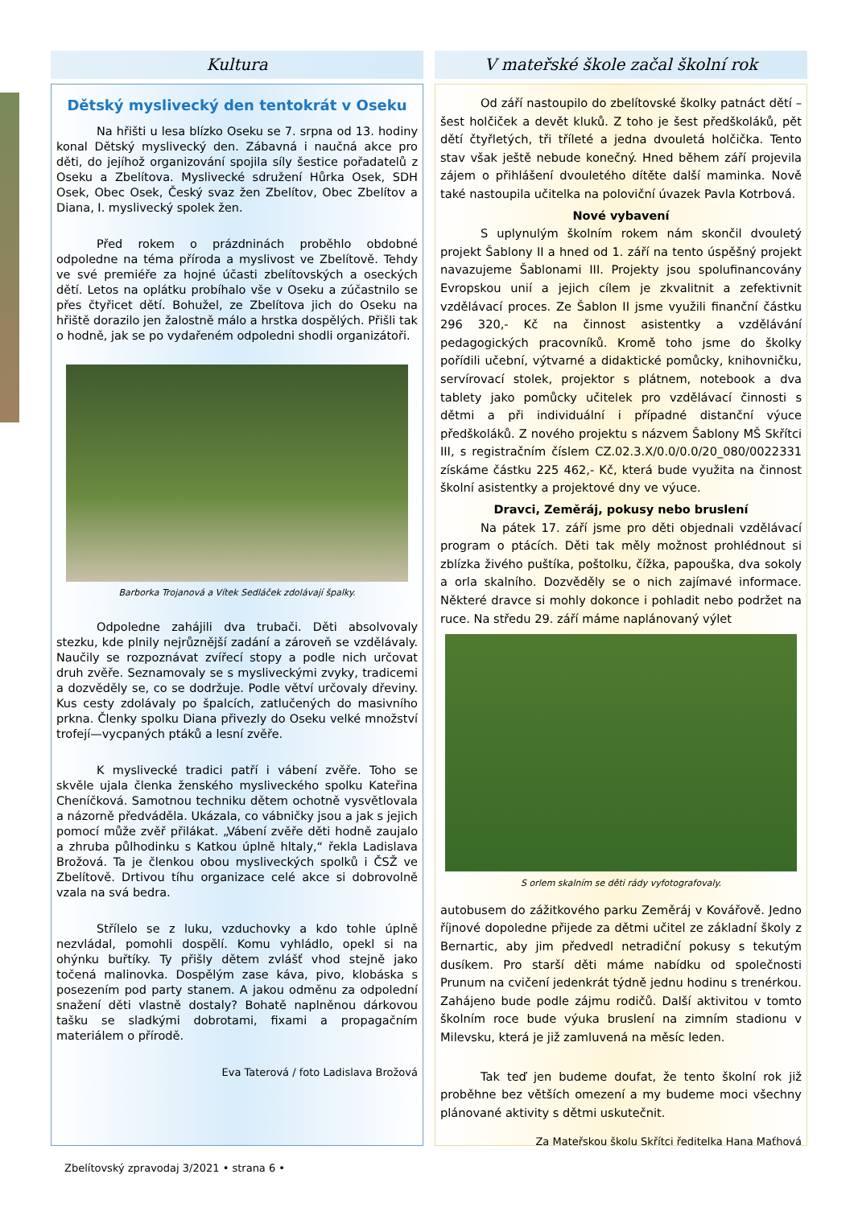Kultura
Dětský myslivecký den tentokrát v Oseku
Na hřišti u lesa blízko Oseku se 7. srpna od 13. hodiny konal Dětský myslivecký den. Zábavná i naučná akce pro děti, do jejíhož organizování spojila síly šestice pořadatelů z Oseku a Zbelítova. Myslivecké sdružení Hůrka Osek, SDH Osek, Obec Osek, Český svaz žen Zbelítov, Obec Zbelítov a Diana, I. myslivecký spolek žen.
Před rokem o prázdninách proběhlo obdobné odpoledne na téma příroda a myslivost ve Zbelítově. Tehdy ve své premiéře za hojné účasti zbelítovských a oseckých dětí. Letos na oplátku probíhalo vše v Oseku a zúčastnilo se přes čtyřicet dětí. Bohužel, ze Zbelítova jich do Oseku na hřiště dorazilo jen žalostně málo a hrstka dospělých. Přišli tak o hodně, jak se po vydařeném odpoledni shodli organizátoři.
Barborka Trojanová a Vítek Sedláček zdolávají špalky.
Odpoledne zahájili dva trubači. Děti absolvovaly stezku, kde plnily nejrůznější zadání a zároveň se vzdělávaly. Naučily se rozpoznávat zvířecí stopy a podle nich určovat druh zvěře. Seznamovaly se s mysliveckými zvyky, tradicemi a dozvěděly se, co se dodržuje. Podle větví určovaly dřeviny. Kus cesty zdolávaly po špalcích, zatlučených do masivního prkna. Členky spolku Diana přivezly do Oseku velké množství trofejí—vycpaných ptáků a lesní zvěře.
K myslivecké tradici patří i vábení zvěře. Toho se skvěle ujala členka ženského mysliveckého spolku Kateřina Cheníčková. Samotnou techniku dětem ochotně vysvětlovala a názorně předváděla. Ukázala, co vábničky jsou a jak s jejich pomocí může zvěř přilákat. „Vábení zvěře děti hodně zaujalo a zhruba půlhodinku s Katkou úplně hltaly,“ řekla Ladislava Brožová. Ta je členkou obou mysliveckých spolků i ČSŽ ve Zbelítově. Drtivou tíhu organizace celé akce si dobrovolně vzala na svá bedra.
Střílelo se z luku, vzduchovky a kdo tohle úplně nezvládal, pomohli dospělí. Komu vyhládlo, opekl si na ohýnku buřtíky. Ty přišly dětem zvlášť vhod stejně jako točená malinovka. Dospělým zase káva, pivo, klobáska s posezením pod party stanem. A jakou odměnu za odpolední snažení děti vlastně dostaly? Bohatě naplněnou dárkovou tašku se sladkými dobrotami, fixami a propagačním materiálem o přírodě.
Eva Taterová / foto Ladislava Brožová
V mateřské škole začal školní rok
Od září nastoupilo do zbelítovské školky patnáct dětí – šest holčiček a devět kluků. Z toho je šest předškoláků, pět dětí čtyřletých, tři tříleté a jedna dvouletá holčička. Tento stav však ještě nebude konečný. Hned během září projevila zájem o přihlášení dvouletého dítěte další maminka. Nově také nastoupila učitelka na poloviční úvazek Pavla Kotrbová.
Nové vybavení
S uplynulým školním rokem nám skončil dvouletý projekt Šablony II a hned od 1. září na tento úspěšný projekt navazujeme Šablonami III. Projekty jsou spolufinancovány Evropskou unií a jejich cílem je zkvalitnit a zefektivnit vzdělávací proces. Ze Šablon II jsme využili finanční částku 296 320,- Kč na činnost asistentky a vzdělávání pedagogických pracovníků. Kromě toho jsme do školky pořídili učební, výtvarné a didaktické pomůcky, knihovničku, servírovací stolek, projektor s plátnem, notebook a dva tablety jako pomůcky učitelek pro vzdělávací činnosti s dětmi a při individuální i případné distanční výuce předškoláků. Z nového projektu s názvem Šablony MŠ Skřítci III, s registračním číslem CZ.02.3.X/0.0/0.0/20_080/0022331 získáme částku 225 462,- Kč, která bude využita na činnost školní asistentky a projektové dny ve výuce.
Dravci, Zeměráj, pokusy nebo bruslení
Na pátek 17. září jsme pro děti objednali vzdělávací program o ptácích. Děti tak měly možnost prohlédnout si zblízka živého puštíka, poštolku, čížka, papouška, dva sokoly a orla skalního. Dozvěděly se o nich zajímavé informace. Některé dravce si mohly dokonce i pohladit nebo podržet na ruce. Na středu 29. září máme naplánovaný výlet
S orlem skalním se děti rády vyfotografovaly.
autobusem do zážitkového parku Zeměráj v Kovářově. Jedno říjnové dopoledne přijede za dětmi učitel ze základní školy z Bernartic, aby jim předvedl netradiční pokusy s tekutým dusíkem. Pro starší děti máme nabídku od společnosti Prunum na cvičení jedenkrát týdně jednu hodinu s trenérkou. Zahájeno bude podle zájmu rodičů. Další aktivitou v tomto školním roce bude výuka bruslení na zimním stadionu v Milevsku, která je již zamluvená na měsíc leden.
Tak teď jen budeme doufat, že tento školní rok již proběhne bez větších omezení a my budeme moci všechny plánované aktivity s dětmi uskutečnit.
Za Mateřskou školu Skřítci ředitelka Hana Maťhová
Zbelítovský zpravodaj 3/2021 • strana 6 •